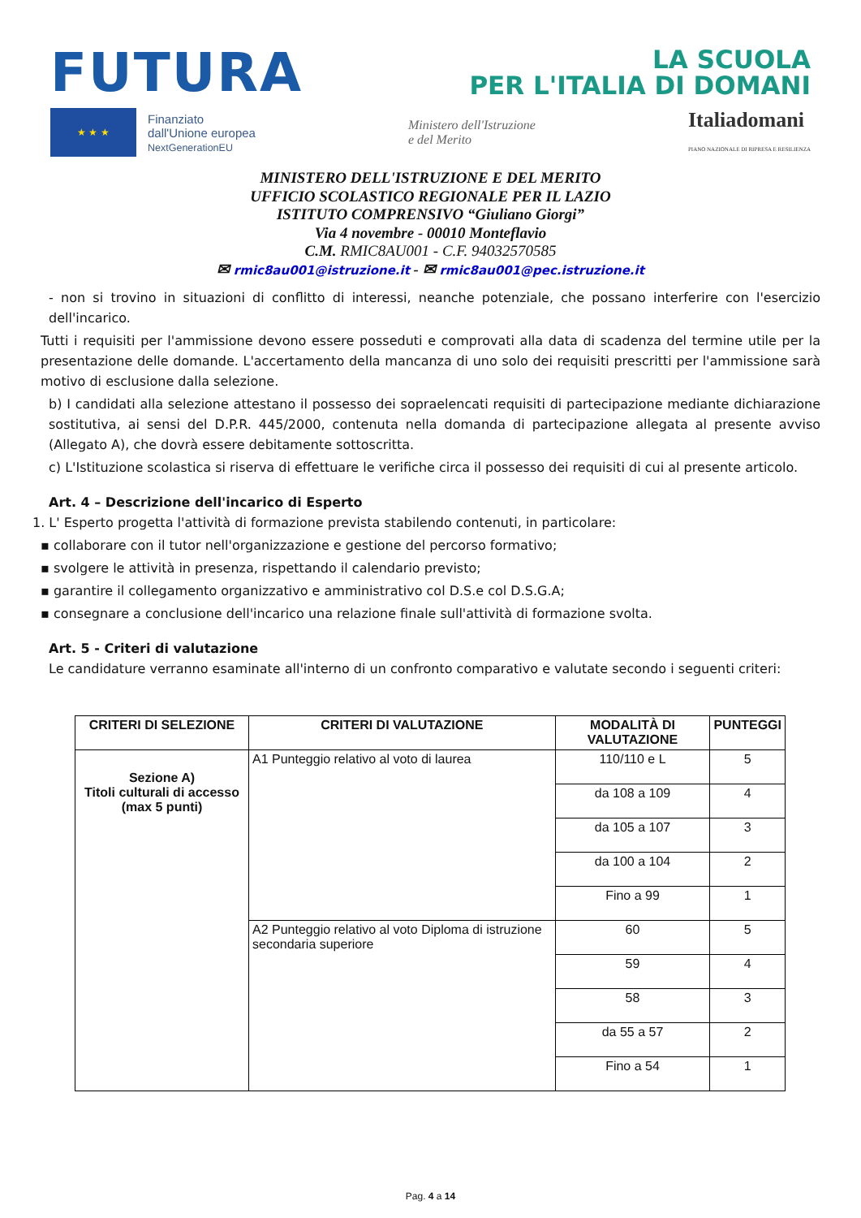FUTURA
LA SCUOLA
PER L'ITALIA DI DOMANI
★ ★ ★
Finanziato
dall'Unione europea
NextGenerationEU
Ministero dell'Istruzione
e del Merito
Italiadomani
PIANO NAZIONALE DI RIPRESA E RESILIENZA
MINISTERO DELL'ISTRUZIONE E DEL MERITO
UFFICIO SCOLASTICO REGIONALE PER IL LAZIO
ISTITUTO COMPRENSIVO “Giuliano Giorgi”
Via 4 novembre - 00010 Monteflavio
C.M. RMIC8AU001 - C.F. 94032570585
✉ rmic8au001@istruzione.it - ✉ rmic8au001@pec.istruzione.it
- non si trovino in situazioni di conflitto di interessi, neanche potenziale, che possano interferire con l'esercizio dell'incarico.
Tutti i requisiti per l'ammissione devono essere posseduti e comprovati alla data di scadenza del termine utile per la presentazione delle domande. L'accertamento della mancanza di uno solo dei requisiti prescritti per l'ammissione sarà motivo di esclusione dalla selezione.
b) I candidati alla selezione attestano il possesso dei sopraelencati requisiti di partecipazione mediante dichiarazione sostitutiva, ai sensi del D.P.R. 445/2000, contenuta nella domanda di partecipazione allegata al presente avviso (Allegato A), che dovrà essere debitamente sottoscritta.
c) L'Istituzione scolastica si riserva di effettuare le verifiche circa il possesso dei requisiti di cui al presente articolo.
Art. 4 – Descrizione dell'incarico di Esperto
1. L' Esperto progetta l'attività di formazione prevista stabilendo contenuti, in particolare:
▪ collaborare con il tutor nell'organizzazione e gestione del percorso formativo;
▪ svolgere le attività in presenza, rispettando il calendario previsto;
▪ garantire il collegamento organizzativo e amministrativo col D.S.e col D.S.G.A;
▪ consegnare a conclusione dell'incarico una relazione finale sull'attività di formazione svolta.
Art. 5 - Criteri di valutazione
Le candidature verranno esaminate all'interno di un confronto comparativo e valutate secondo i seguenti criteri:
| CRITERI DI SELEZIONE | CRITERI DI VALUTAZIONE | MODALITÀ DI VALUTAZIONE | PUNTEGGI |
| --- | --- | --- | --- |
| Sezione A) Titoli culturali di accesso (max 5 punti) | A1 Punteggio relativo al voto di laurea | 110/110 e L | 5 |
| | | da 108 a 109 | 4 |
| | | da 105 a 107 | 3 |
| | | da 100 a 104 | 2 |
| | | Fino a 99 | 1 |
| | A2 Punteggio relativo al voto Diploma di istruzione secondaria superiore | 60 | 5 |
| | | 59 | 4 |
| | | 58 | 3 |
| | | da 55 a 57 | 2 |
| | | Fino a 54 | 1 |
Pag. 4 a 14